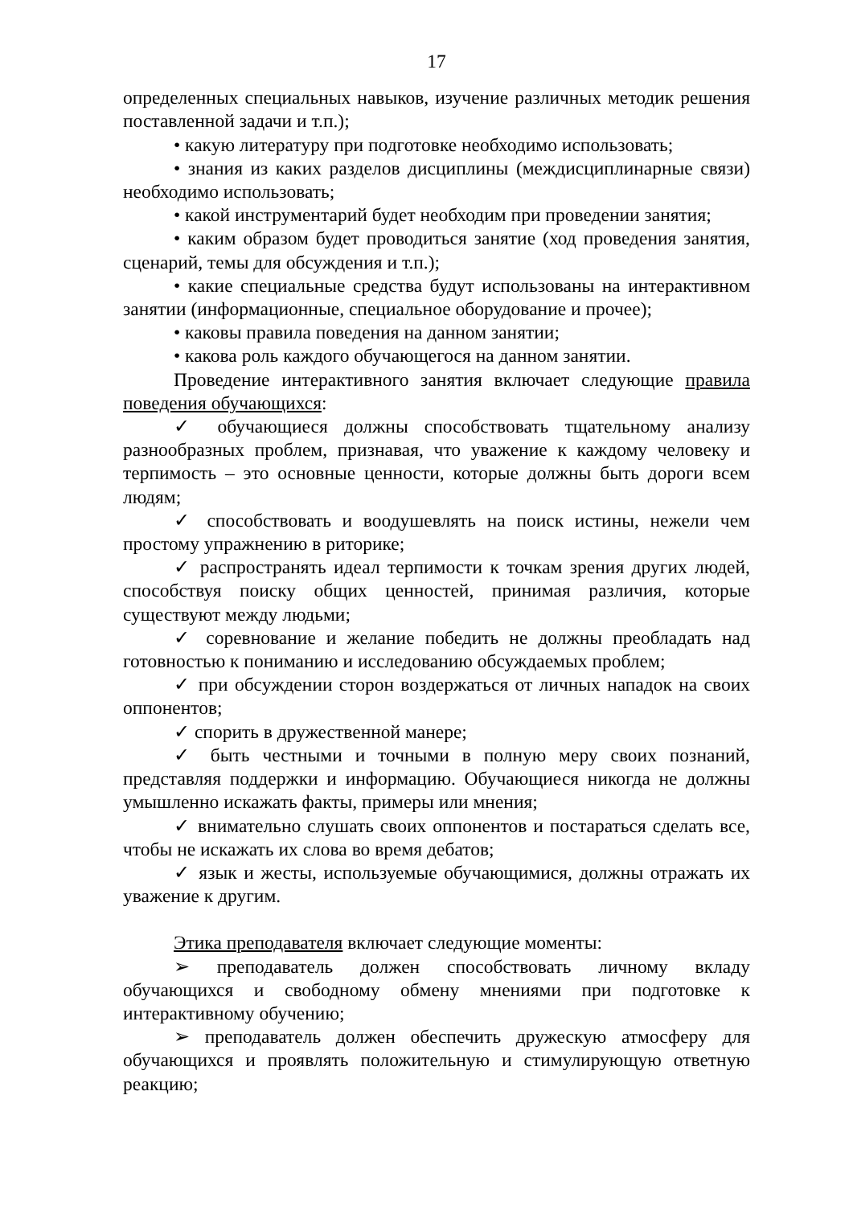17
определенных специальных навыков, изучение различных методик решения поставленной задачи и т.п.);
• какую литературу при подготовке необходимо использовать;
• знания из каких разделов дисциплины (междисциплинарные связи) необходимо использовать;
• какой инструментарий будет необходим при проведении занятия;
• каким образом будет проводиться занятие (ход проведения занятия, сценарий, темы для обсуждения и т.п.);
• какие специальные средства будут использованы на интерактивном занятии (информационные, специальное оборудование и прочее);
• каковы правила поведения на данном занятии;
• какова роль каждого обучающегося на данном занятии.
Проведение интерактивного занятия включает следующие правила поведения обучающихся:
✓ обучающиеся должны способствовать тщательному анализу разнообразных проблем, признавая, что уважение к каждому человеку и терпимость – это основные ценности, которые должны быть дороги всем людям;
✓ способствовать и воодушевлять на поиск истины, нежели чем простому упражнению в риторике;
✓ распространять идеал терпимости к точкам зрения других людей, способствуя поиску общих ценностей, принимая различия, которые существуют между людьми;
✓ соревнование и желание победить не должны преобладать над готовностью к пониманию и исследованию обсуждаемых проблем;
✓ при обсуждении сторон воздержаться от личных нападок на своих оппонентов;
✓ спорить в дружественной манере;
✓ быть честными и точными в полную меру своих познаний, представляя поддержки и информацию. Обучающиеся никогда не должны умышленно искажать факты, примеры или мнения;
✓ внимательно слушать своих оппонентов и постараться сделать все, чтобы не искажать их слова во время дебатов;
✓ язык и жесты, используемые обучающимися, должны отражать их уважение к другим.
Этика преподавателя включает следующие моменты:
➢ преподаватель должен способствовать личному вкладу обучающихся и свободному обмену мнениями при подготовке к интерактивному обучению;
➢ преподаватель должен обеспечить дружескую атмосферу для обучающихся и проявлять положительную и стимулирующую ответную реакцию;